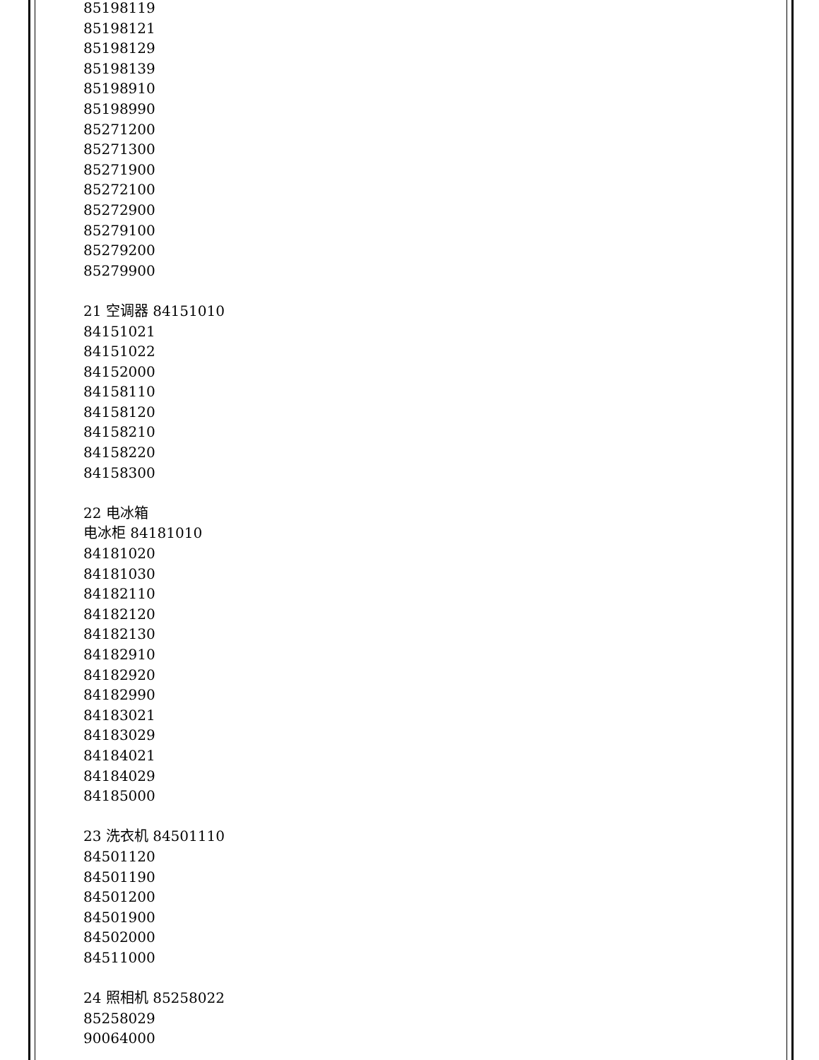85198119
85198121
85198129
85198139
85198910
85198990
85271200
85271300
85271900
85272100
85272900
85279100
85279200
85279900
21 空调器 84151010
84151021
84151022
84152000
84158110
84158120
84158210
84158220
84158300
22 电冰箱
电冰柜 84181010
84181020
84181030
84182110
84182120
84182130
84182910
84182920
84182990
84183021
84183029
84184021
84184029
84185000
23 洗衣机 84501110
84501120
84501190
84501200
84501900
84502000
84511000
24 照相机 85258022
85258029
90064000